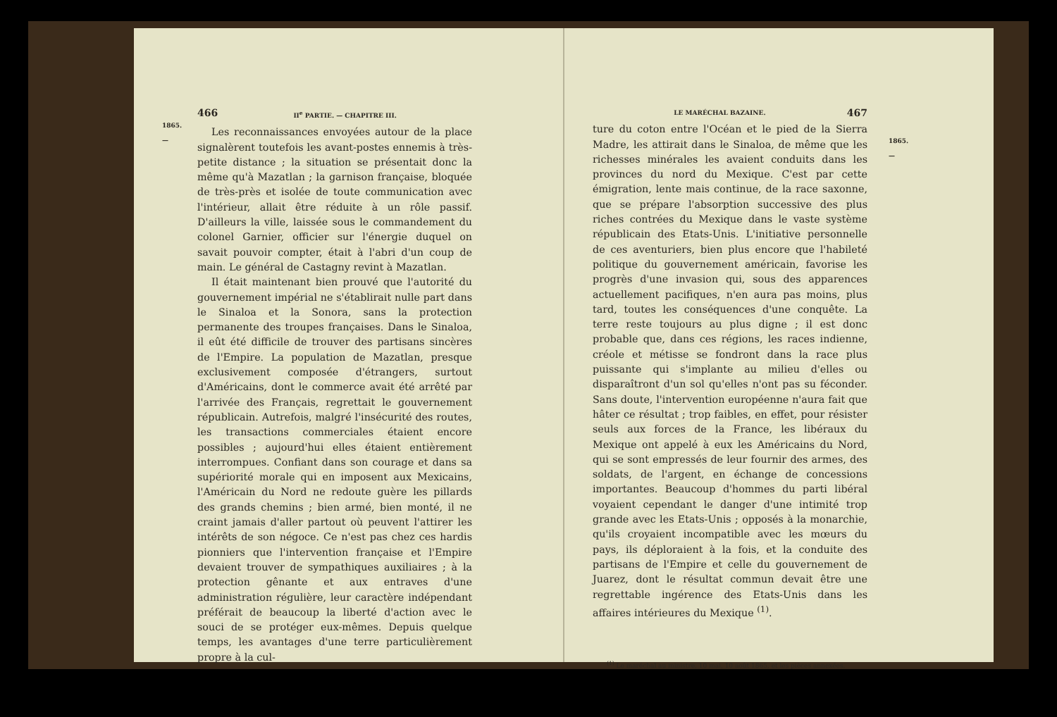1865.
—
466 II<sup>e</sup> PARTIE. — CHAPITRE III.
Les reconnaissances envoyées autour de la place signalèrent toutefois les avant-postes ennemis à très-petite distance ; la situation se présentait donc la même qu'à Mazatlan ; la garnison française, bloquée de très-près et isolée de toute communication avec l'intérieur, allait être réduite à un rôle passif. D'ailleurs la ville, laissée sous le commandement du colonel Garnier, officier sur l'énergie duquel on savait pouvoir compter, était à l'abri d'un coup de main. Le général de Castagny revint à Mazatlan.
Il était maintenant bien prouvé que l'autorité du gouvernement impérial ne s'établirait nulle part dans le Sinaloa et la Sonora, sans la protection permanente des troupes françaises. Dans le Sinaloa, il eût été difficile de trouver des partisans sincères de l'Empire. La population de Mazatlan, presque exclusivement composée d'étrangers, surtout d'Américains, dont le commerce avait été arrêté par l'arrivée des Français, regrettait le gouvernement républicain. Autrefois, malgré l'insécurité des routes, les transactions commerciales étaient encore possibles ; aujourd'hui elles étaient entièrement interrompues. Confiant dans son courage et dans sa supériorité morale qui en imposent aux Mexicains, l'Américain du Nord ne redoute guère les pillards des grands chemins ; bien armé, bien monté, il ne craint jamais d'aller partout où peuvent l'attirer les intérêts de son négoce. Ce n'est pas chez ces hardis pionniers que l'intervention française et l'Empire devaient trouver de sympathiques auxiliaires ; à la protection gênante et aux entraves d'une administration régulière, leur caractère indépendant préférait de beaucoup la liberté d'action avec le souci de se protéger eux-mêmes. Depuis quelque temps, les avantages d'une terre particulièrement propre à la cul-
LE MARÉCHAL BAZAINE. 467
ture du coton entre l'Océan et le pied de la Sierra Madre, les attirait dans le Sinaloa, de même que les richesses minérales les avaient conduits dans les provinces du nord du Mexique. C'est par cette émigration, lente mais continue, de la race saxonne, que se prépare l'absorption successive des plus riches contrées du Mexique dans le vaste système républicain des Etats-Unis. L'initiative personnelle de ces aventuriers, bien plus encore que l'habileté politique du gouvernement américain, favorise les progrès d'une invasion qui, sous des apparences actuellement pacifiques, n'en aura pas moins, plus tard, toutes les conséquences d'une conquête. La terre reste toujours au plus digne ; il est donc probable que, dans ces régions, les races indienne, créole et métisse se fondront dans la race plus puissante qui s'implante au milieu d'elles ou disparaîtront d'un sol qu'elles n'ont pas su féconder. Sans doute, l'intervention européenne n'aura fait que hâter ce résultat ; trop faibles, en effet, pour résister seuls aux forces de la France, les libéraux du Mexique ont appelé à eux les Américains du Nord, qui se sont empressés de leur fournir des armes, des soldats, de l'argent, en échange de concessions importantes. Beaucoup d'hommes du parti libéral voyaient cependant le danger d'une intimité trop grande avec les Etats-Unis ; opposés à la monarchie, qu'ils croyaient incompatible avec les mœurs du pays, ils déploraient à la fois, et la conduite des partisans de l'Empire et celle du gouvernement de Juarez, dont le résultat commun devait être une regrettable ingérence des Etats-Unis dans les affaires intérieures du Mexique <sup>(1)</sup>.
<sup>(1)</sup> Le maréchal au ministre, 10 mai, 10 août 1865, et les pièces annexées.
1865.
—